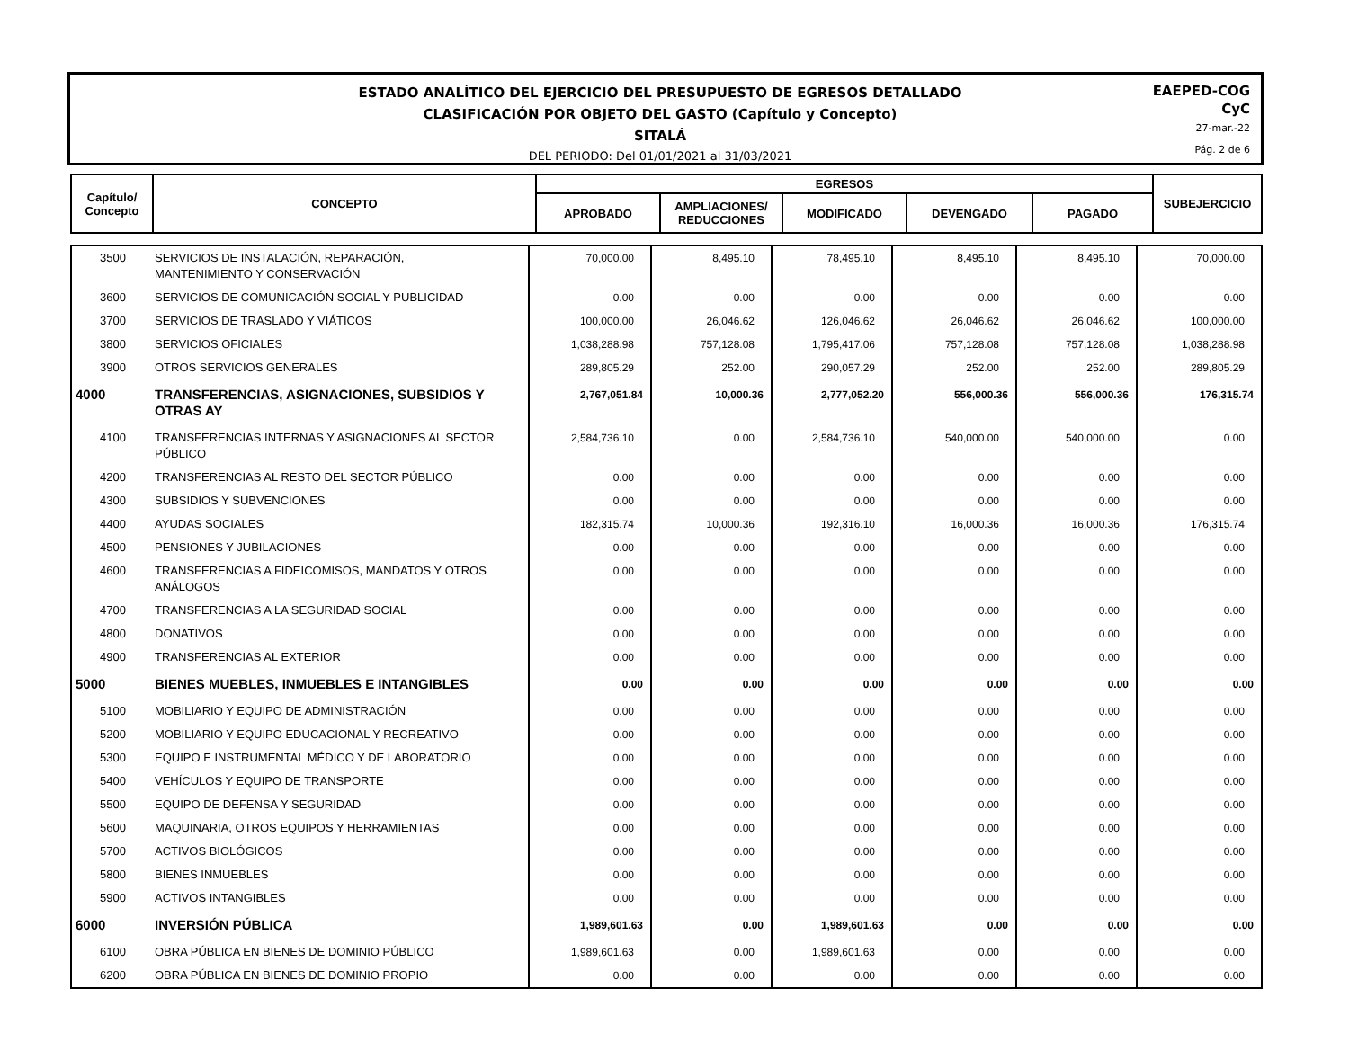ESTADO ANALÍTICO DEL EJERCICIO DEL PRESUPUESTO DE EGRESOS DETALLADO
CLASIFICACIÓN POR OBJETO DEL GASTO (Capítulo y Concepto)
SITALÁ
DEL PERIODO: Del 01/01/2021 al 31/03/2021
EAEPED-COG
CyC
27-mar.-22
Pág. 2 de 6
| Capítulo/ Concepto | CONCEPTO | EGRESOS | | | | | SUBEJERCICIO |
| --- | --- | --- | --- | --- | --- | --- | --- |
| | | APROBADO | AMPLIACIONES/ REDUCCIONES | MODIFICADO | DEVENGADO | PAGADO | |
| 3500 | SERVICIOS DE INSTALACIÓN, REPARACIÓN, MANTENIMIENTO Y CONSERVACIÓN | 70,000.00 | 8,495.10 | 78,495.10 | 8,495.10 | 8,495.10 | 70,000.00 |
| 3600 | SERVICIOS DE COMUNICACIÓN SOCIAL Y PUBLICIDAD | 0.00 | 0.00 | 0.00 | 0.00 | 0.00 | 0.00 |
| 3700 | SERVICIOS DE TRASLADO Y VIÁTICOS | 100,000.00 | 26,046.62 | 126,046.62 | 26,046.62 | 26,046.62 | 100,000.00 |
| 3800 | SERVICIOS OFICIALES | 1,038,288.98 | 757,128.08 | 1,795,417.06 | 757,128.08 | 757,128.08 | 1,038,288.98 |
| 3900 | OTROS SERVICIOS GENERALES | 289,805.29 | 252.00 | 290,057.29 | 252.00 | 252.00 | 289,805.29 |
| 4000 | TRANSFERENCIAS, ASIGNACIONES, SUBSIDIOS Y OTRAS AY | 2,767,051.84 | 10,000.36 | 2,777,052.20 | 556,000.36 | 556,000.36 | 176,315.74 |
| 4100 | TRANSFERENCIAS INTERNAS Y ASIGNACIONES AL SECTOR PÚBLICO | 2,584,736.10 | 0.00 | 2,584,736.10 | 540,000.00 | 540,000.00 | 0.00 |
| 4200 | TRANSFERENCIAS AL RESTO DEL SECTOR PÚBLICO | 0.00 | 0.00 | 0.00 | 0.00 | 0.00 | 0.00 |
| 4300 | SUBSIDIOS Y SUBVENCIONES | 0.00 | 0.00 | 0.00 | 0.00 | 0.00 | 0.00 |
| 4400 | AYUDAS SOCIALES | 182,315.74 | 10,000.36 | 192,316.10 | 16,000.36 | 16,000.36 | 176,315.74 |
| 4500 | PENSIONES Y JUBILACIONES | 0.00 | 0.00 | 0.00 | 0.00 | 0.00 | 0.00 |
| 4600 | TRANSFERENCIAS A FIDEICOMISOS, MANDATOS Y OTROS ANÁLOGOS | 0.00 | 0.00 | 0.00 | 0.00 | 0.00 | 0.00 |
| 4700 | TRANSFERENCIAS A LA SEGURIDAD SOCIAL | 0.00 | 0.00 | 0.00 | 0.00 | 0.00 | 0.00 |
| 4800 | DONATIVOS | 0.00 | 0.00 | 0.00 | 0.00 | 0.00 | 0.00 |
| 4900 | TRANSFERENCIAS AL EXTERIOR | 0.00 | 0.00 | 0.00 | 0.00 | 0.00 | 0.00 |
| 5000 | BIENES MUEBLES, INMUEBLES E INTANGIBLES | 0.00 | 0.00 | 0.00 | 0.00 | 0.00 | 0.00 |
| 5100 | MOBILIARIO Y EQUIPO DE ADMINISTRACIÓN | 0.00 | 0.00 | 0.00 | 0.00 | 0.00 | 0.00 |
| 5200 | MOBILIARIO Y EQUIPO EDUCACIONAL Y RECREATIVO | 0.00 | 0.00 | 0.00 | 0.00 | 0.00 | 0.00 |
| 5300 | EQUIPO E INSTRUMENTAL MÉDICO Y DE LABORATORIO | 0.00 | 0.00 | 0.00 | 0.00 | 0.00 | 0.00 |
| 5400 | VEHÍCULOS Y EQUIPO DE TRANSPORTE | 0.00 | 0.00 | 0.00 | 0.00 | 0.00 | 0.00 |
| 5500 | EQUIPO DE DEFENSA Y SEGURIDAD | 0.00 | 0.00 | 0.00 | 0.00 | 0.00 | 0.00 |
| 5600 | MAQUINARIA, OTROS EQUIPOS Y HERRAMIENTAS | 0.00 | 0.00 | 0.00 | 0.00 | 0.00 | 0.00 |
| 5700 | ACTIVOS BIOLÓGICOS | 0.00 | 0.00 | 0.00 | 0.00 | 0.00 | 0.00 |
| 5800 | BIENES INMUEBLES | 0.00 | 0.00 | 0.00 | 0.00 | 0.00 | 0.00 |
| 5900 | ACTIVOS INTANGIBLES | 0.00 | 0.00 | 0.00 | 0.00 | 0.00 | 0.00 |
| 6000 | INVERSIÓN PÚBLICA | 1,989,601.63 | 0.00 | 1,989,601.63 | 0.00 | 0.00 | 0.00 |
| 6100 | OBRA PÚBLICA EN BIENES DE DOMINIO PÚBLICO | 1,989,601.63 | 0.00 | 1,989,601.63 | 0.00 | 0.00 | 0.00 |
| 6200 | OBRA PÚBLICA EN BIENES DE DOMINIO PROPIO | 0.00 | 0.00 | 0.00 | 0.00 | 0.00 | 0.00 |